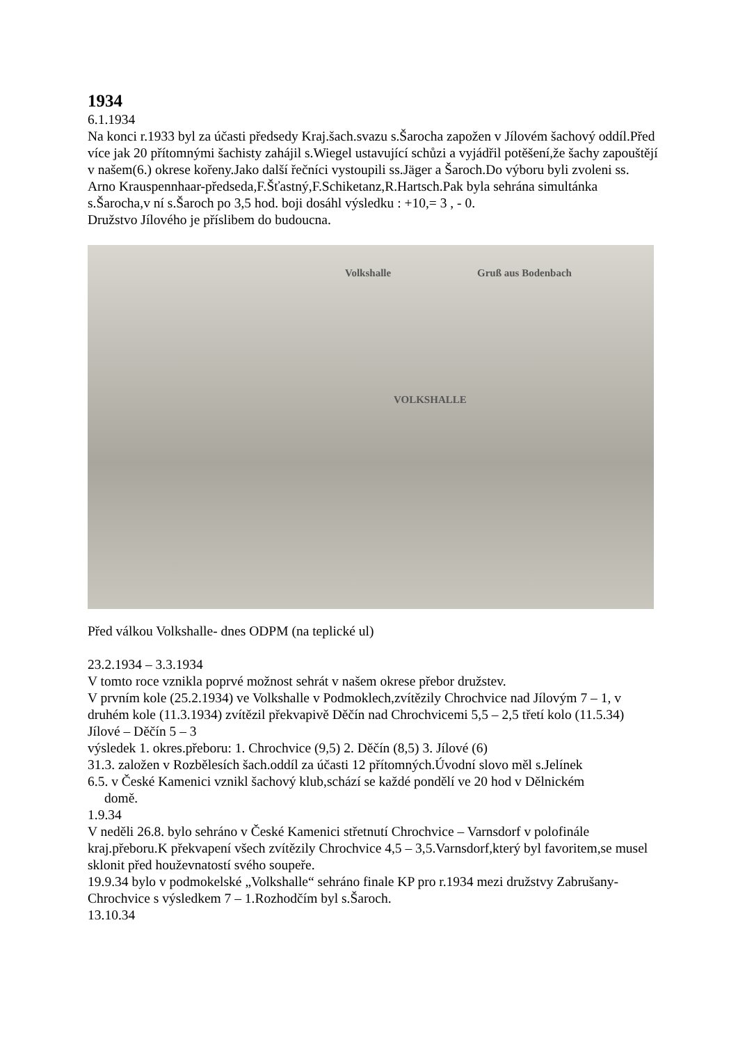1934
6.1.1934
Na konci r.1933 byl za účasti předsedy Kraj.šach.svazu s.Šarocha zapožen v Jílovém šachový oddíl.Před více jak 20 přítomnými šachisty zahájil s.Wiegel ustavující schůzi a vyjádřil potěšení,že šachy zapouštějí v našem(6.) okrese kořeny.Jako další řečníci vystoupili ss.Jäger a Šaroch.Do výboru byli zvoleni ss. Arno Krauspennhaar-předseda,F.Šťastný,F.Schiketanz,R.Hartsch.Pak byla sehrána simultánka s.Šarocha,v ní s.Šaroch po 3,5 hod. boji dosáhl výsledku : +10,= 3 , - 0.
Družstvo Jílového je příslibem do budoucna.
Volkshalle Gruß aus Bodenbach
VOLKSHALLE
Před válkou Volkshalle- dnes ODPM (na teplické ul)
23.2.1934 – 3.3.1934
V tomto roce vznikla poprvé možnost sehrát v našem okrese přebor družstev.
V prvním kole (25.2.1934) ve Volkshalle v Podmoklech,zvítězily Chrochvice nad Jílovým 7 – 1, v druhém kole (11.3.1934) zvítězil překvapivě Děčín nad Chrochvicemi 5,5 – 2,5 třetí kolo (11.5.34) Jílové – Děčín 5 – 3
výsledek 1. okres.přeboru: 1. Chrochvice (9,5) 2. Děčín (8,5) 3. Jílové (6)
31.3. založen v Rozbělesích šach.oddíl za účasti 12 přítomných.Úvodní slovo měl s.Jelínek
6.5. v České Kamenici vznikl šachový klub,schází se každé pondělí ve 20 hod v Dělnickém
domě.
1.9.34
V neděli 26.8. bylo sehráno v České Kamenici střetnutí Chrochvice – Varnsdorf v polofinále kraj.přeboru.K překvapení všech zvítězily Chrochvice 4,5 – 3,5.Varnsdorf,který byl favoritem,se musel sklonit před houževnatostí svého soupeře.
19.9.34 bylo v podmokelské „Volkshalle“ sehráno finale KP pro r.1934 mezi družstvy Zabrušany-Chrochvice s výsledkem 7 – 1.Rozhodčím byl s.Šaroch.
13.10.34